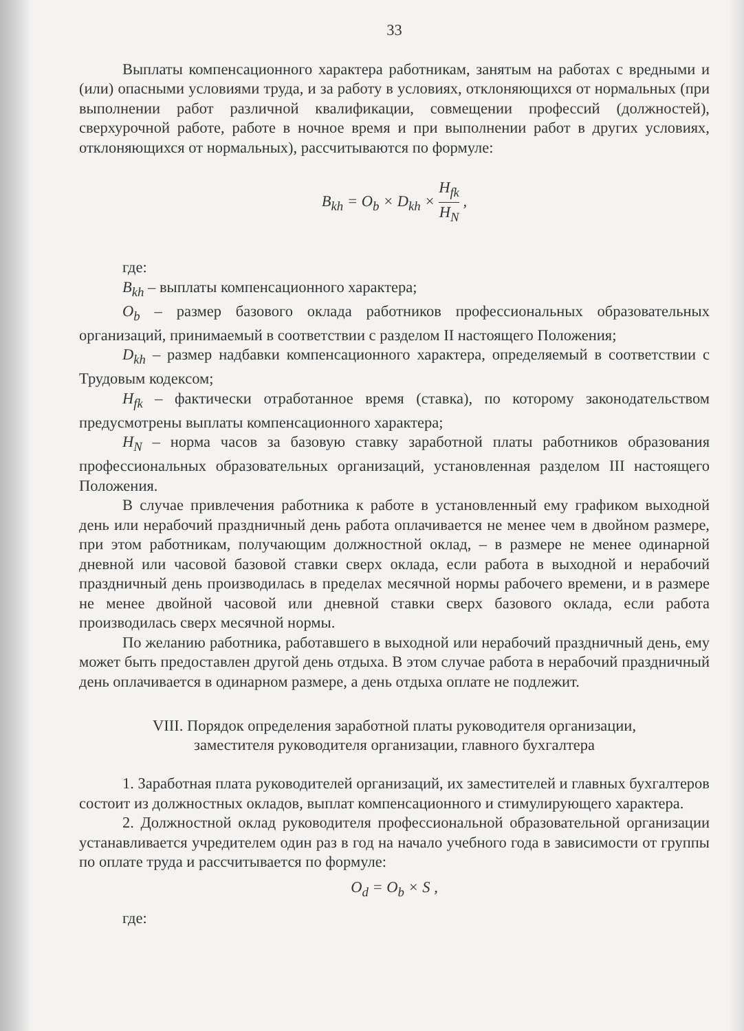33
Выплаты компенсационного характера работникам, занятым на работах с вредными и (или) опасными условиями труда, и за работу в условиях, отклоняющихся от нормальных (при выполнении работ различной квалификации, совмещении профессий (должностей), сверхурочной работе, работе в ночное время и при выполнении работ в других условиях, отклоняющихся от нормальных), рассчитываются по формуле:
B<sub>kh</sub> = O<sub>b</sub> × D<sub>kh</sub> × H<sub>fk</sub> H<sub>N</sub> ,
где:
B<sub>kh</sub> – выплаты компенсационного характера;
O<sub>b</sub> – размер базового оклада работников профессиональных образовательных организаций, принимаемый в соответствии с разделом II настоящего Положения;
D<sub>kh</sub> – размер надбавки компенсационного характера, определяемый в соответствии с Трудовым кодексом;
H<sub>fk</sub> – фактически отработанное время (ставка), по которому законодательством предусмотрены выплаты компенсационного характера;
H<sub>N</sub> – норма часов за базовую ставку заработной платы работников образования профессиональных образовательных организаций, установленная разделом III настоящего Положения.
В случае привлечения работника к работе в установленный ему графиком выходной день или нерабочий праздничный день работа оплачивается не менее чем в двойном размере, при этом работникам, получающим должностной оклад, – в размере не менее одинарной дневной или часовой базовой ставки сверх оклада, если работа в выходной и нерабочий праздничный день производилась в пределах месячной нормы рабочего времени, и в размере не менее двойной часовой или дневной ставки сверх базового оклада, если работа производилась сверх месячной нормы.
По желанию работника, работавшего в выходной или нерабочий праздничный день, ему может быть предоставлен другой день отдыха. В этом случае работа в нерабочий праздничный день оплачивается в одинарном размере, а день отдыха оплате не подлежит.
VIII. Порядок определения заработной платы руководителя организации,
заместителя руководителя организации, главного бухгалтера
1. Заработная плата руководителей организаций, их заместителей и главных бухгалтеров состоит из должностных окладов, выплат компенсационного и стимулирующего характера.
2. Должностной оклад руководителя профессиональной образовательной организации устанавливается учредителем один раз в год на начало учебного года в зависимости от группы по оплате труда и рассчитывается по формуле:
O<sub>d</sub> = O<sub>b</sub> × S ,
где: